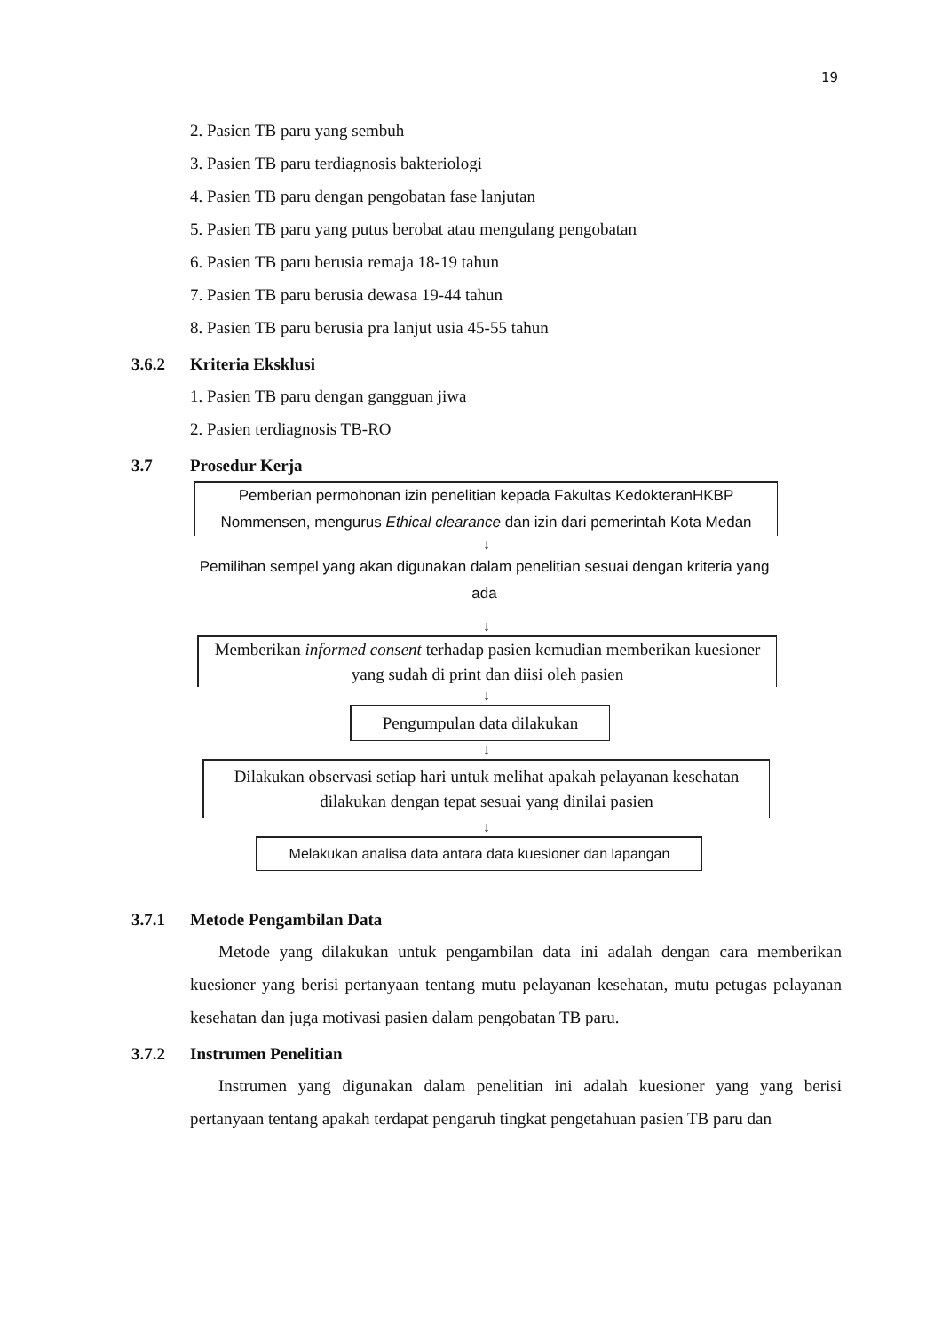19
2. Pasien TB paru yang sembuh
3. Pasien TB paru terdiagnosis bakteriologi
4. Pasien TB paru dengan pengobatan fase lanjutan
5. Pasien TB paru yang putus berobat atau mengulang pengobatan
6. Pasien TB paru berusia remaja 18-19 tahun
7. Pasien TB paru berusia dewasa 19-44 tahun
8. Pasien TB paru berusia pra lanjut usia 45-55 tahun
3.6.2 Kriteria Eksklusi
1. Pasien TB paru dengan gangguan jiwa
2. Pasien terdiagnosis TB-RO
3.7 Prosedur Kerja
Pemberian permohonan izin penelitian kepada Fakultas KedokteranHKBP Nommensen, mengurus Ethical clearance dan izin dari pemerintah Kota Medan
↓
Pemilihan sempel yang akan digunakan dalam penelitian sesuai dengan kriteria yang ada
↓
Memberikan informed consent terhadap pasien kemudian memberikan kuesioner yang sudah di print dan diisi oleh pasien
↓
Pengumpulan data dilakukan
↓
Dilakukan observasi setiap hari untuk melihat apakah pelayanan kesehatan dilakukan dengan tepat sesuai yang dinilai pasien
↓
Melakukan analisa data antara data kuesioner dan lapangan
3.7.1 Metode Pengambilan Data
Metode yang dilakukan untuk pengambilan data ini adalah dengan cara memberikan kuesioner yang berisi pertanyaan tentang mutu pelayanan kesehatan, mutu petugas pelayanan kesehatan dan juga motivasi pasien dalam pengobatan TB paru.
3.7.2 Instrumen Penelitian
Instrumen yang digunakan dalam penelitian ini adalah kuesioner yang yang berisi pertanyaan tentang apakah terdapat pengaruh tingkat pengetahuan pasien TB paru dan